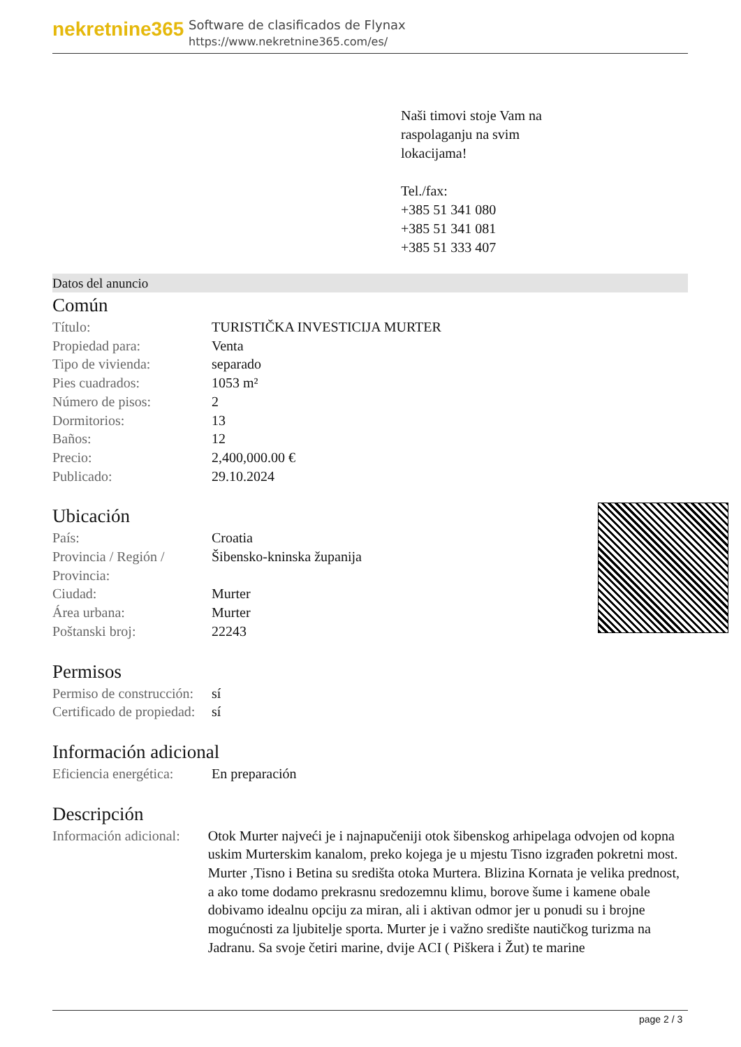nekretnine365
Software de clasificados de Flynax
https://www.nekretnine365.com/es/
Naši timovi stoje Vam na
raspolaganju na svim
lokacijama!
Tel./fax:
+385 51 341 080
+385 51 341 081
+385 51 333 407
Datos del anuncio
Común
| Título: | TURISTIČKA INVESTICIJA MURTER |
| Propiedad para: | Venta |
| Tipo de vivienda: | separado |
| Pies cuadrados: | 1053 m² |
| Número de pisos: | 2 |
| Dormitorios: | 13 |
| Baños: | 12 |
| Precio: | 2,400,000.00 € |
| Publicado: | 29.10.2024 |
Ubicación
| País: | Croatia |
| Provincia / Región / Provincia: | Šibensko-kninska županija |
| Ciudad: | Murter |
| Área urbana: | Murter |
| Poštanski broj: | 22243 |
Permisos
| Permiso de construcción: | sí |
| Certificado de propiedad: | sí |
Información adicional
| Eficiencia energética: | En preparación |
Descripción
| Información adicional: | Otok Murter najveći je i najnapučeniji otok šibenskog arhipelaga odvojen od kopna uskim Murterskim kanalom, preko kojega je u mjestu Tisno izgrađen pokretni most. Murter ,Tisno i Betina su središta otoka Murtera. Blizina Kornata je velika prednost, a ako tome dodamo prekrasnu sredozemnu klimu, borove šume i kamene obale dobivamo idealnu opciju za miran, ali i aktivan odmor jer u ponudi su i brojne mogućnosti za ljubitelje sporta. Murter je i važno središte nautičkog turizma na Jadranu. Sa svoje četiri marine, dvije ACI ( Piškera i Žut) te marine |
page 2 / 3